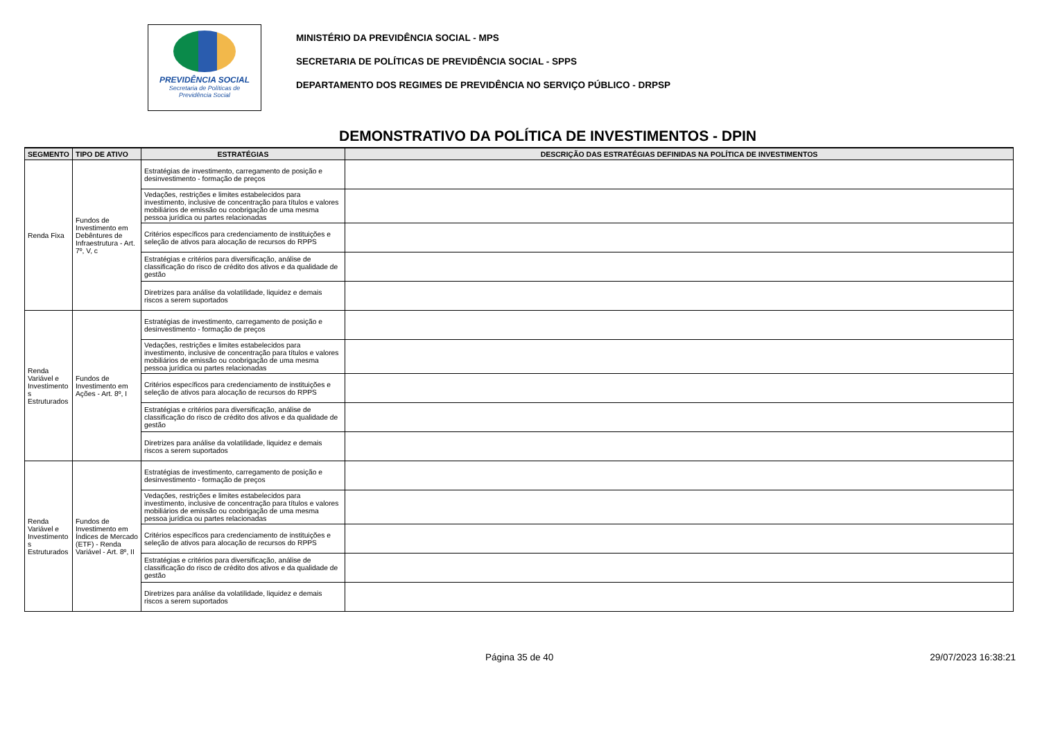PREVIDÊNCIA SOCIAL
Secretaria de Políticas de
Previdência Social
MINISTÉRIO DA PREVIDÊNCIA SOCIAL - MPS
SECRETARIA DE POLÍTICAS DE PREVIDÊNCIA SOCIAL - SPPS
DEPARTAMENTO DOS REGIMES DE PREVIDÊNCIA NO SERVIÇO PÚBLICO - DRPSP
DEMONSTRATIVO DA POLÍTICA DE INVESTIMENTOS - DPIN
| SEGMENTO | TIPO DE ATIVO | ESTRATÉGIAS | DESCRIÇÃO DAS ESTRATÉGIAS DEFINIDAS NA POLÍTICA DE INVESTIMENTOS |
| --- | --- | --- | --- |
| Renda Fixa | Fundos de Investimento em Debêntures de Infraestrutura - Art. 7º, V, c | Estratégias de investimento, carregamento de posição e desinvestimento - formação de preços | |
| | | Vedações, restrições e limites estabelecidos para investimento, inclusive de concentração para títulos e valores mobiliários de emissão ou coobrigação de uma mesma pessoa jurídica ou partes relacionadas | |
| | | Critérios específicos para credenciamento de instituições e seleção de ativos para alocação de recursos do RPPS | |
| | | Estratégias e critérios para diversificação, análise de classificação do risco de crédito dos ativos e da qualidade de gestão | |
| | | Diretrizes para análise da volatilidade, liquidez e demais riscos a serem suportados | |
| Renda Variável e Investimento s Estruturados | Fundos de Investimento em Ações - Art. 8º, I | Estratégias de investimento, carregamento de posição e desinvestimento - formação de preços | |
| | | Vedações, restrições e limites estabelecidos para investimento, inclusive de concentração para títulos e valores mobiliários de emissão ou coobrigação de uma mesma pessoa jurídica ou partes relacionadas | |
| | | Critérios específicos para credenciamento de instituições e seleção de ativos para alocação de recursos do RPPS | |
| | | Estratégias e critérios para diversificação, análise de classificação do risco de crédito dos ativos e da qualidade de gestão | |
| | | Diretrizes para análise da volatilidade, liquidez e demais riscos a serem suportados | |
| Renda Variável e Investimento s Estruturados | Fundos de Investimento em Índices de Mercado (ETF) - Renda Variável - Art. 8º, II | Estratégias de investimento, carregamento de posição e desinvestimento - formação de preços | |
| | | Vedações, restrições e limites estabelecidos para investimento, inclusive de concentração para títulos e valores mobiliários de emissão ou coobrigação de uma mesma pessoa jurídica ou partes relacionadas | |
| | | Critérios específicos para credenciamento de instituições e seleção de ativos para alocação de recursos do RPPS | |
| | | Estratégias e critérios para diversificação, análise de classificação do risco de crédito dos ativos e da qualidade de gestão | |
| | | Diretrizes para análise da volatilidade, liquidez e demais riscos a serem suportados | |
Página 35 de 40 29/07/2023 16:38:21